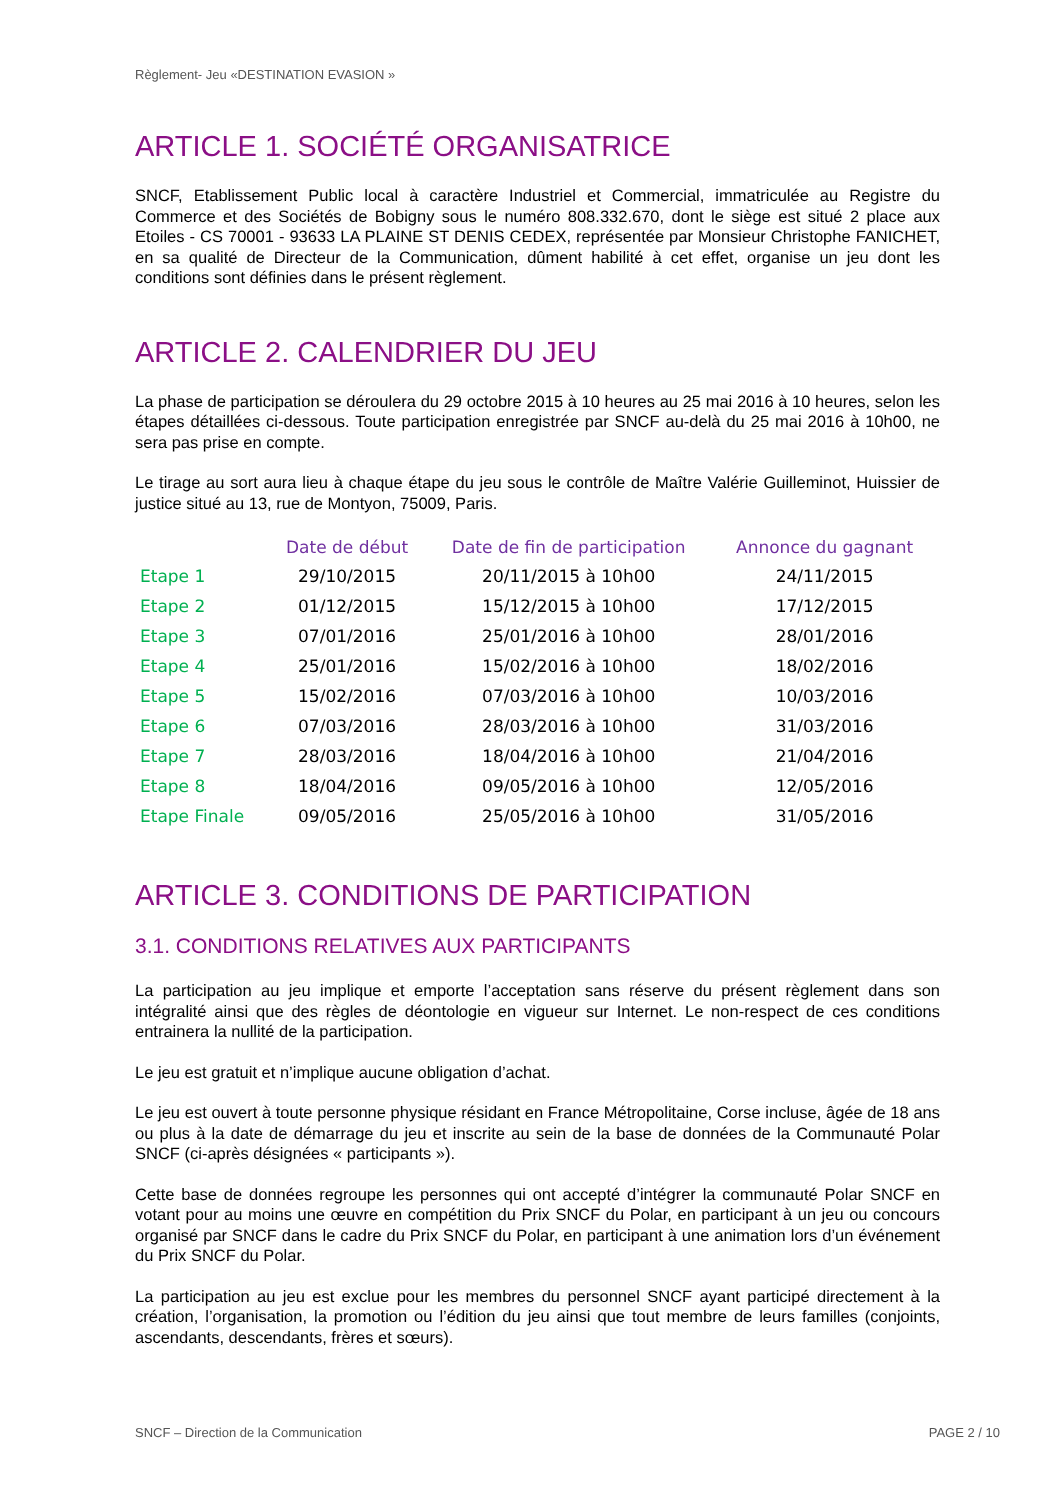Règlement- Jeu «DESTINATION EVASION »
ARTICLE 1. SOCIÉTÉ ORGANISATRICE
SNCF, Etablissement Public local à caractère Industriel et Commercial, immatriculée au Registre du Commerce et des Sociétés de Bobigny sous le numéro 808.332.670, dont le siège est situé 2 place aux Etoiles - CS 70001 - 93633 LA PLAINE ST DENIS CEDEX, représentée par Monsieur Christophe FANICHET, en sa qualité de Directeur de la Communication, dûment habilité à cet effet, organise un jeu dont les conditions sont définies dans le présent règlement.
ARTICLE 2. CALENDRIER DU JEU
La phase de participation se déroulera du 29 octobre 2015 à 10 heures au 25 mai 2016 à 10 heures, selon les étapes détaillées ci-dessous. Toute participation enregistrée par SNCF au-delà du 25 mai 2016 à 10h00, ne sera pas prise en compte.
Le tirage au sort aura lieu à chaque étape du jeu sous le contrôle de Maître Valérie Guilleminot, Huissier de justice situé au 13, rue de Montyon, 75009, Paris.
| | Date de début | Date de fin de participation | Annonce du gagnant |
| --- | --- | --- | --- |
| Etape 1 | 29/10/2015 | 20/11/2015 à 10h00 | 24/11/2015 |
| Etape 2 | 01/12/2015 | 15/12/2015 à 10h00 | 17/12/2015 |
| Etape 3 | 07/01/2016 | 25/01/2016 à 10h00 | 28/01/2016 |
| Etape 4 | 25/01/2016 | 15/02/2016 à 10h00 | 18/02/2016 |
| Etape 5 | 15/02/2016 | 07/03/2016 à 10h00 | 10/03/2016 |
| Etape 6 | 07/03/2016 | 28/03/2016 à 10h00 | 31/03/2016 |
| Etape 7 | 28/03/2016 | 18/04/2016 à 10h00 | 21/04/2016 |
| Etape 8 | 18/04/2016 | 09/05/2016 à 10h00 | 12/05/2016 |
| Etape Finale | 09/05/2016 | 25/05/2016 à 10h00 | 31/05/2016 |
ARTICLE 3. CONDITIONS DE PARTICIPATION
3.1. CONDITIONS RELATIVES AUX PARTICIPANTS
La participation au jeu implique et emporte l’acceptation sans réserve du présent règlement dans son intégralité ainsi que des règles de déontologie en vigueur sur Internet. Le non-respect de ces conditions entrainera la nullité de la participation.
Le jeu est gratuit et n’implique aucune obligation d’achat.
Le jeu est ouvert à toute personne physique résidant en France Métropolitaine, Corse incluse, âgée de 18 ans ou plus à la date de démarrage du jeu et inscrite au sein de la base de données de la Communauté Polar SNCF (ci-après désignées « participants »).
Cette base de données regroupe les personnes qui ont accepté d’intégrer la communauté Polar SNCF en votant pour au moins une œuvre en compétition du Prix SNCF du Polar, en participant à un jeu ou concours organisé par SNCF dans le cadre du Prix SNCF du Polar, en participant à une animation lors d’un événement du Prix SNCF du Polar.
La participation au jeu est exclue pour les membres du personnel SNCF ayant participé directement à la création, l’organisation, la promotion ou l’édition du jeu ainsi que tout membre de leurs familles (conjoints, ascendants, descendants, frères et sœurs).
SNCF – Direction de la Communication PAGE 2 / 10